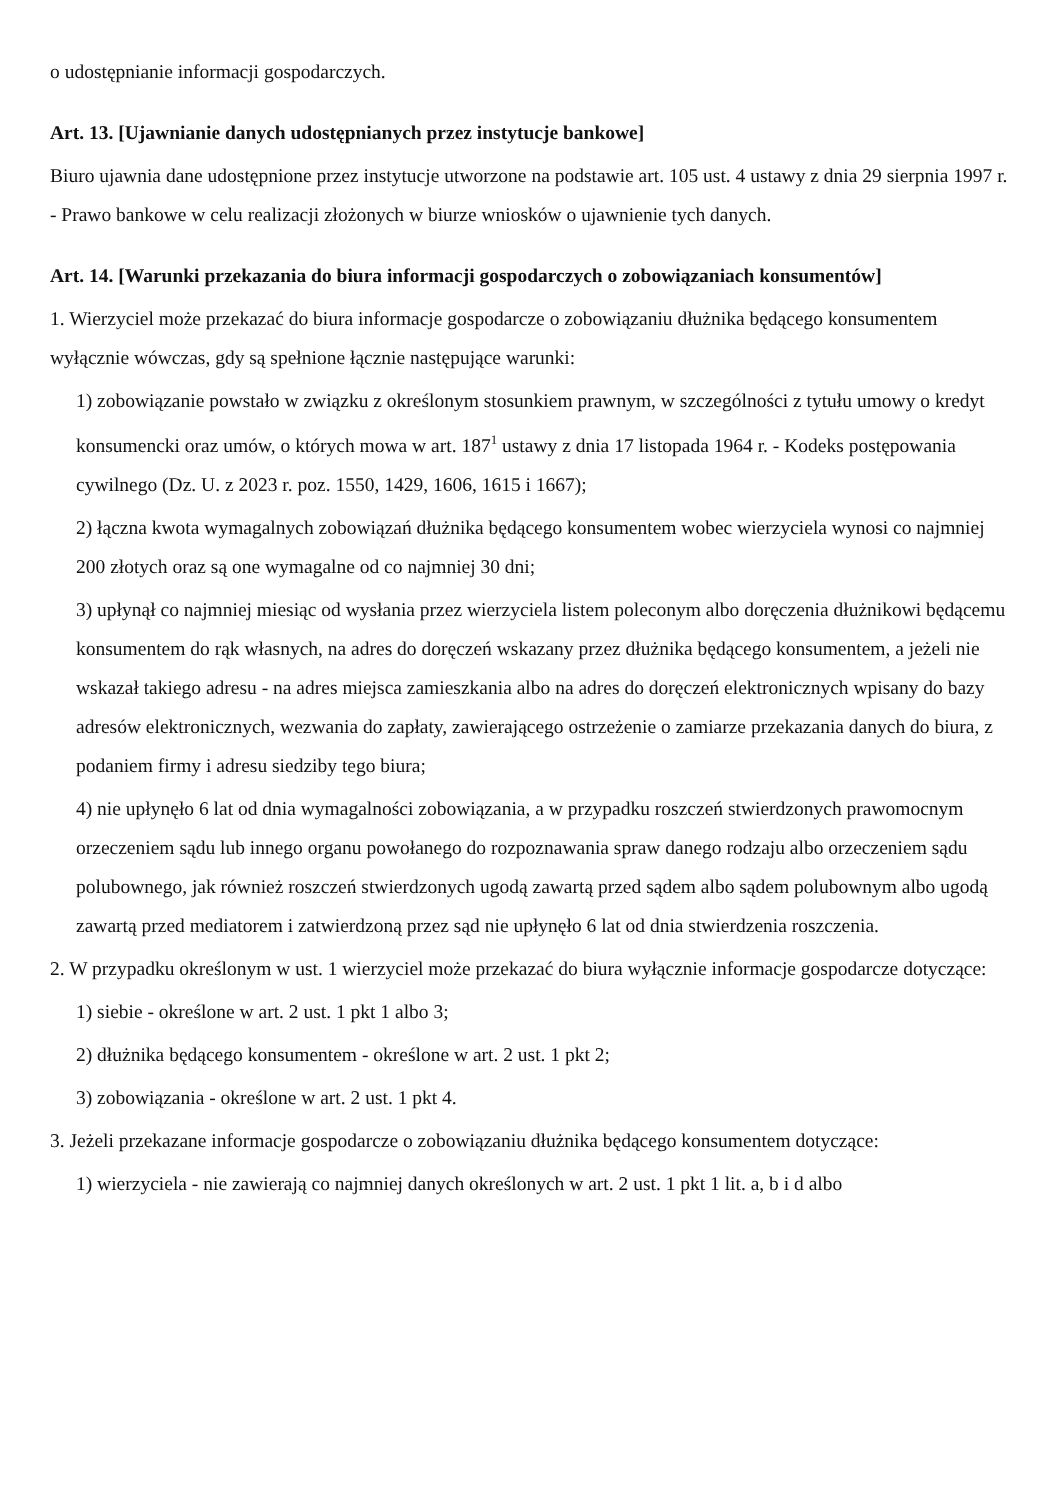o udostępnianie informacji gospodarczych.
Art. 13. [Ujawnianie danych udostępnianych przez instytucje bankowe]
Biuro ujawnia dane udostępnione przez instytucje utworzone na podstawie art. 105 ust. 4 ustawy z dnia 29 sierpnia 1997 r. - Prawo bankowe w celu realizacji złożonych w biurze wniosków o ujawnienie tych danych.
Art. 14. [Warunki przekazania do biura informacji gospodarczych o zobowiązaniach konsumentów]
1. Wierzyciel może przekazać do biura informacje gospodarcze o zobowiązaniu dłużnika będącego konsumentem wyłącznie wówczas, gdy są spełnione łącznie następujące warunki:
1) zobowiązanie powstało w związku z określonym stosunkiem prawnym, w szczególności z tytułu umowy o kredyt konsumencki oraz umów, o których mowa w art. 187<sup>1</sup> ustawy z dnia 17 listopada 1964 r. - Kodeks postępowania cywilnego (Dz. U. z 2023 r. poz. 1550, 1429, 1606, 1615 i 1667);
2) łączna kwota wymagalnych zobowiązań dłużnika będącego konsumentem wobec wierzyciela wynosi co najmniej 200 złotych oraz są one wymagalne od co najmniej 30 dni;
3) upłynął co najmniej miesiąc od wysłania przez wierzyciela listem poleconym albo doręczenia dłużnikowi będącemu konsumentem do rąk własnych, na adres do doręczeń wskazany przez dłużnika będącego konsumentem, a jeżeli nie wskazał takiego adresu - na adres miejsca zamieszkania albo na adres do doręczeń elektronicznych wpisany do bazy adresów elektronicznych, wezwania do zapłaty, zawierającego ostrzeżenie o zamiarze przekazania danych do biura, z podaniem firmy i adresu siedziby tego biura;
4) nie upłynęło 6 lat od dnia wymagalności zobowiązania, a w przypadku roszczeń stwierdzonych prawomocnym orzeczeniem sądu lub innego organu powołanego do rozpoznawania spraw danego rodzaju albo orzeczeniem sądu polubownego, jak również roszczeń stwierdzonych ugodą zawartą przed sądem albo sądem polubownym albo ugodą zawartą przed mediatorem i zatwierdzoną przez sąd nie upłynęło 6 lat od dnia stwierdzenia roszczenia.
2. W przypadku określonym w ust. 1 wierzyciel może przekazać do biura wyłącznie informacje gospodarcze dotyczące:
1) siebie - określone w art. 2 ust. 1 pkt 1 albo 3;
2) dłużnika będącego konsumentem - określone w art. 2 ust. 1 pkt 2;
3) zobowiązania - określone w art. 2 ust. 1 pkt 4.
3. Jeżeli przekazane informacje gospodarcze o zobowiązaniu dłużnika będącego konsumentem dotyczące:
1) wierzyciela - nie zawierają co najmniej danych określonych w art. 2 ust. 1 pkt 1 lit. a, b i d albo